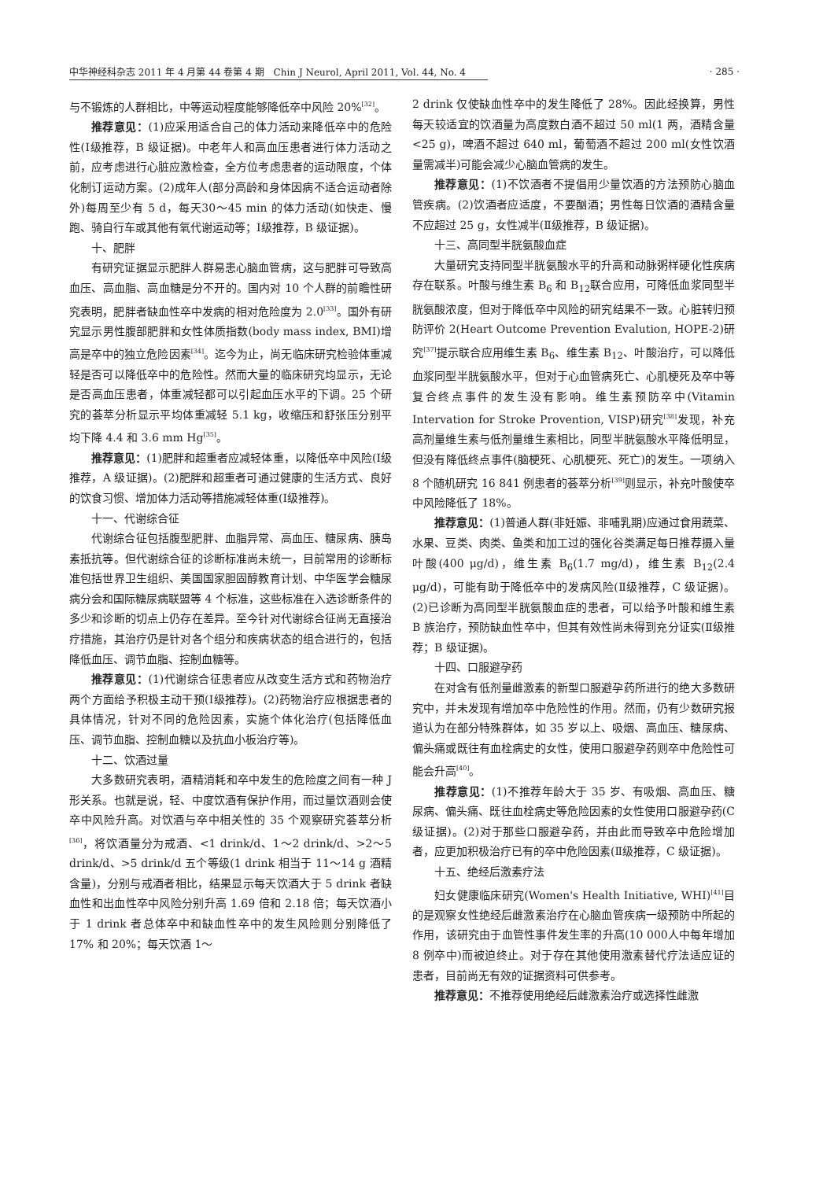中华神经科杂志 2011 年 4 月第 44 卷第 4 期　Chin J Neurol, April 2011, Vol. 44, No. 4
· 285 ·
与不锻炼的人群相比，中等运动程度能够降低卒中风险 20%<sup>[32]</sup>。
推荐意见：(1)应采用适合自己的体力活动来降低卒中的危险性(Ⅰ级推荐，B 级证据)。中老年人和高血压患者进行体力活动之前，应考虑进行心脏应激检查，全方位考虑患者的运动限度，个体化制订运动方案。(2)成年人(部分高龄和身体因病不适合运动者除外)每周至少有 5 d，每天30～45 min 的体力活动(如快走、慢跑、骑自行车或其他有氧代谢运动等；Ⅰ级推荐，B 级证据)。
十、肥胖
有研究证据显示肥胖人群易患心脑血管病，这与肥胖可导致高血压、高血脂、高血糖是分不开的。国内对 10 个人群的前瞻性研究表明，肥胖者缺血性卒中发病的相对危险度为 2.0<sup>[33]</sup>。国外有研究显示男性腹部肥胖和女性体质指数(body mass index, BMI)增高是卒中的独立危险因素<sup>[34]</sup>。迄今为止，尚无临床研究检验体重减轻是否可以降低卒中的危险性。然而大量的临床研究均显示，无论是否高血压患者，体重减轻都可以引起血压水平的下调。25 个研究的荟萃分析显示平均体重减轻 5.1 kg，收缩压和舒张压分别平均下降 4.4 和 3.6 mm Hg<sup>[35]</sup>。
推荐意见：(1)肥胖和超重者应减轻体重，以降低卒中风险(Ⅰ级推荐，A 级证据)。(2)肥胖和超重者可通过健康的生活方式、良好的饮食习惯、增加体力活动等措施减轻体重(Ⅰ级推荐)。
十一、代谢综合征
代谢综合征包括腹型肥胖、血脂异常、高血压、糖尿病、胰岛素抵抗等。但代谢综合征的诊断标准尚未统一，目前常用的诊断标准包括世界卫生组织、美国国家胆固醇教育计划、中华医学会糖尿病分会和国际糖尿病联盟等 4 个标准，这些标准在入选诊断条件的多少和诊断的切点上仍存在差异。至今针对代谢综合征尚无直接治疗措施，其治疗仍是针对各个组分和疾病状态的组合进行的，包括降低血压、调节血脂、控制血糖等。
推荐意见：(1)代谢综合征患者应从改变生活方式和药物治疗两个方面给予积极主动干预(Ⅰ级推荐)。(2)药物治疗应根据患者的具体情况，针对不同的危险因素，实施个体化治疗(包括降低血压、调节血脂、控制血糖以及抗血小板治疗等)。
十二、饮酒过量
大多数研究表明，酒精消耗和卒中发生的危险度之间有一种 J 形关系。也就是说，轻、中度饮酒有保护作用，而过量饮酒则会使卒中风险升高。对饮酒与卒中相关性的 35 个观察研究荟萃分析<sup>[36]</sup>，将饮酒量分为戒酒、<1 drink/d、1～2 drink/d、>2～5 drink/d、>5 drink/d 五个等级(1 drink 相当于 11～14 g 酒精含量)，分别与戒酒者相比，结果显示每天饮酒大于 5 drink 者缺血性和出血性卒中风险分别升高 1.69 倍和 2.18 倍；每天饮酒小于 1 drink 者总体卒中和缺血性卒中的发生风险则分别降低了 17% 和 20%；每天饮酒 1～
2 drink 仅使缺血性卒中的发生降低了 28%。因此经换算，男性每天较适宜的饮酒量为高度数白酒不超过 50 ml(1 两，酒精含量 <25 g)，啤酒不超过 640 ml，葡萄酒不超过 200 ml(女性饮酒量需减半)可能会减少心脑血管病的发生。
推荐意见：(1)不饮酒者不提倡用少量饮酒的方法预防心脑血管疾病。(2)饮酒者应适度，不要酗酒；男性每日饮酒的酒精含量不应超过 25 g，女性减半(Ⅱ级推荐，B 级证据)。
十三、高同型半胱氨酸血症
大量研究支持同型半胱氨酸水平的升高和动脉粥样硬化性疾病存在联系。叶酸与维生素 B<sub>6</sub> 和 B<sub>12</sub>联合应用，可降低血浆同型半胱氨酸浓度，但对于降低卒中风险的研究结果不一致。心脏转归预防评价 2(Heart Outcome Prevention Evalution, HOPE-2)研究<sup>[37]</sup>提示联合应用维生素 B<sub>6</sub>、维生素 B<sub>12</sub>、叶酸治疗，可以降低血浆同型半胱氨酸水平，但对于心血管病死亡、心肌梗死及卒中等复合终点事件的发生没有影响。维生素预防卒中(Vitamin Intervation for Stroke Provention, VISP)研究<sup>[38]</sup>发现，补充高剂量维生素与低剂量维生素相比，同型半胱氨酸水平降低明显，但没有降低终点事件(脑梗死、心肌梗死、死亡)的发生。一项纳入 8 个随机研究 16 841 例患者的荟萃分析<sup>[39]</sup>则显示，补充叶酸使卒中风险降低了 18%。
推荐意见：(1)普通人群(非妊娠、非哺乳期)应通过食用蔬菜、水果、豆类、肉类、鱼类和加工过的强化谷类满足每日推荐摄入量叶酸(400 μg/d)，维生素 B<sub>6</sub>(1.7 mg/d)，维生素 B<sub>12</sub>(2.4 μg/d)，可能有助于降低卒中的发病风险(Ⅱ级推荐，C 级证据)。(2)已诊断为高同型半胱氨酸血症的患者，可以给予叶酸和维生素 B 族治疗，预防缺血性卒中，但其有效性尚未得到充分证实(Ⅱ级推荐；B 级证据)。
十四、口服避孕药
在对含有低剂量雌激素的新型口服避孕药所进行的绝大多数研究中，并未发现有增加卒中危险性的作用。然而，仍有少数研究报道认为在部分特殊群体，如 35 岁以上、吸烟、高血压、糖尿病、偏头痛或既往有血栓病史的女性，使用口服避孕药则卒中危险性可能会升高<sup>[40]</sup>。
推荐意见：(1)不推荐年龄大于 35 岁、有吸烟、高血压、糖尿病、偏头痛、既往血栓病史等危险因素的女性使用口服避孕药(C 级证据)。(2)对于那些口服避孕药，并由此而导致卒中危险增加者，应更加积极治疗已有的卒中危险因素(Ⅱ级推荐，C 级证据)。
十五、绝经后激素疗法
妇女健康临床研究(Women's Health Initiative, WHI)<sup>[41]</sup>目的是观察女性绝经后雌激素治疗在心脑血管疾病一级预防中所起的作用，该研究由于血管性事件发生率的升高(10 000人中每年增加 8 例卒中)而被迫终止。对于存在其他使用激素替代疗法适应证的患者，目前尚无有效的证据资料可供参考。
推荐意见：不推荐使用绝经后雌激素治疗或选择性雌激